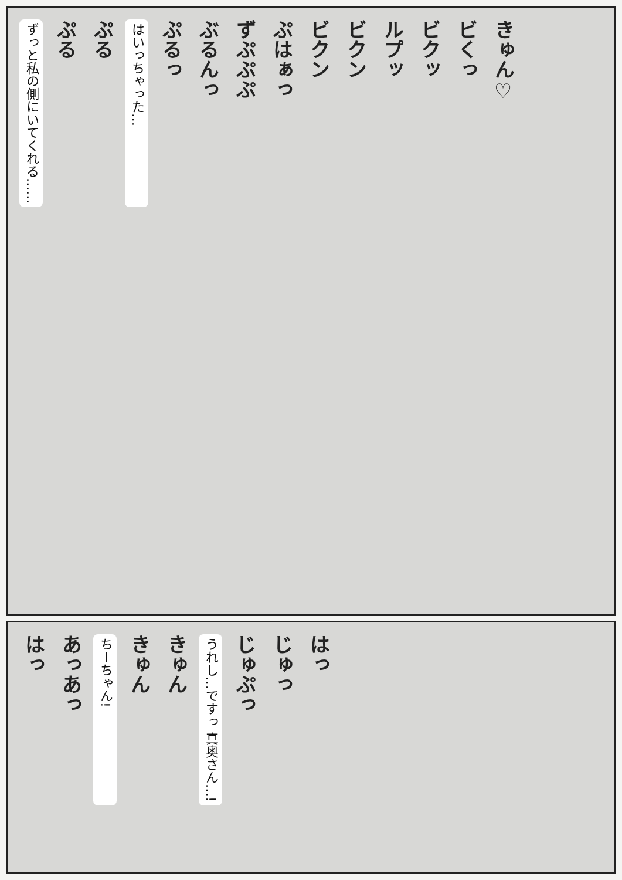ずっと私の側にいてくれる……
ぷる
ぷる
はいっちゃった…
ぷるっ
ぶるんっ
ずぷぷぷ
ぷはぁっ
ビクン
ビクン
ルプッ
ビクッ
ビくっ
きゅん♡
はっ
あっあっ
ちーちゃん!
きゅん
きゅん
うれし…ですっ 真奥さん…!
じゅぷっ
じゅっ
はっ